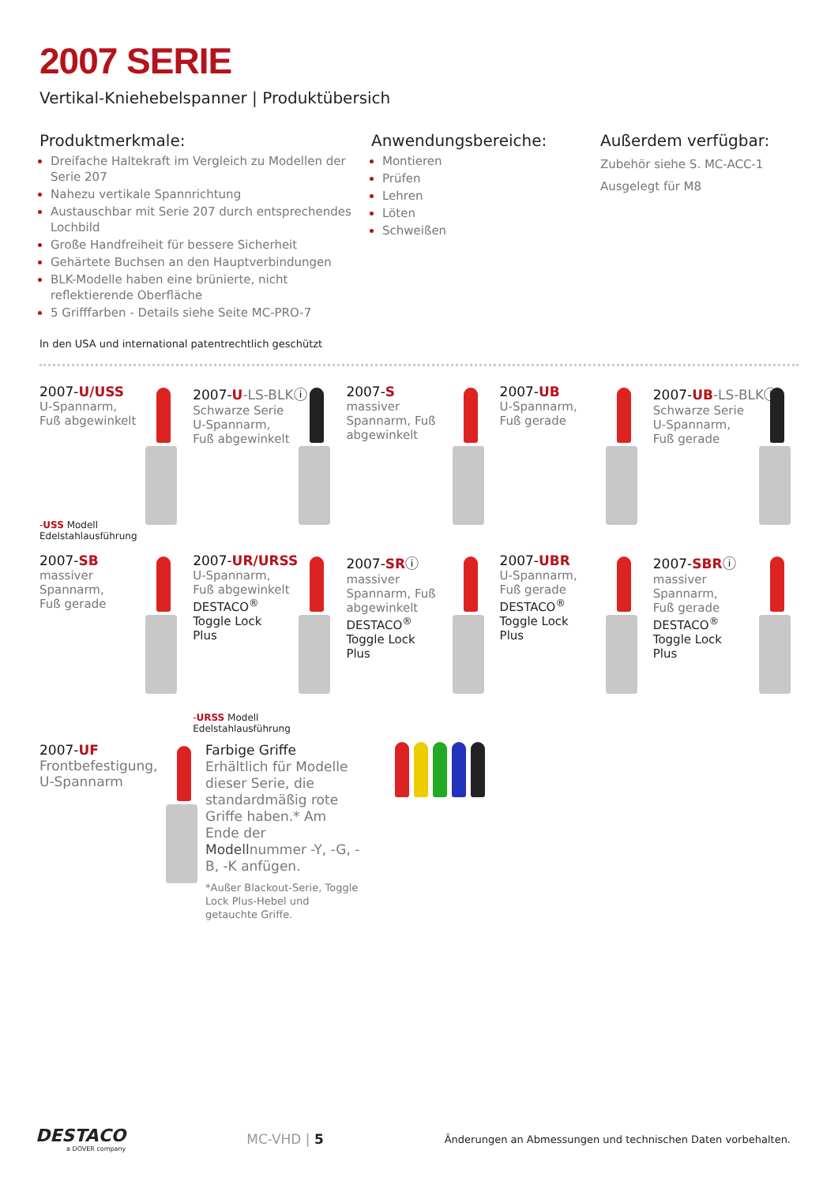2007 SERIE
Vertikal-Kniehebelspanner | Produktübersich
Produktmerkmale:
Dreifache Haltekraft im Vergleich zu Modellen der Serie 207
Nahezu vertikale Spannrichtung
Austauschbar mit Serie 207 durch entsprechendes Lochbild
Große Handfreiheit für bessere Sicherheit
Gehärtete Buchsen an den Hauptverbindungen
BLK-Modelle haben eine brünierte, nicht reflektierende Oberfläche
5 Grifffarben - Details siehe Seite MC-PRO-7
Anwendungsbereiche:
Montieren
Prüfen
Lehren
Löten
Schweißen
Außerdem verfügbar:
Zubehör siehe S. MC-ACC-1
Ausgelegt für M8
In den USA und international patentrechtlich geschützt
2007-U/USS
U-Spannarm,
Fuß abgewinkelt
-USS Modell
Edelstahlausführung
2007-U-LS-BLKⓘ
Schwarze Serie
U-Spannarm,
Fuß abgewinkelt
2007-S
massiver
Spannarm, Fuß
abgewinkelt
2007-UB
U-Spannarm,
Fuß gerade
2007-UB-LS-BLKⓘ
Schwarze Serie
U-Spannarm,
Fuß gerade
2007-SB
massiver
Spannarm,
Fuß gerade
2007-UR/URSS
U-Spannarm,
Fuß abgewinkelt
DESTACO<sup>®</sup>
Toggle Lock
Plus
-URSS Modell
Edelstahlausführung
2007-SRⓘ
massiver
Spannarm, Fuß
abgewinkelt
DESTACO<sup>®</sup>
Toggle Lock
Plus
2007-UBR
U-Spannarm,
Fuß gerade
DESTACO<sup>®</sup>
Toggle Lock
Plus
2007-SBRⓘ
massiver
Spannarm,
Fuß gerade
DESTACO<sup>®</sup>
Toggle Lock
Plus
2007-UF
Frontbefestigung,
U-Spannarm
Farbige Griffe
Erhältlich für Modelle dieser Serie, die standardmäßig rote Griffe haben.* Am Ende der Modellnummer -Y, -G, -B, -K anfügen.
*Außer Blackout-Serie, Toggle Lock Plus-Hebel und getauchte Griffe.
DESTACO
a DOVER company
MC-VHD | 5
Änderungen an Abmessungen und technischen Daten vorbehalten.